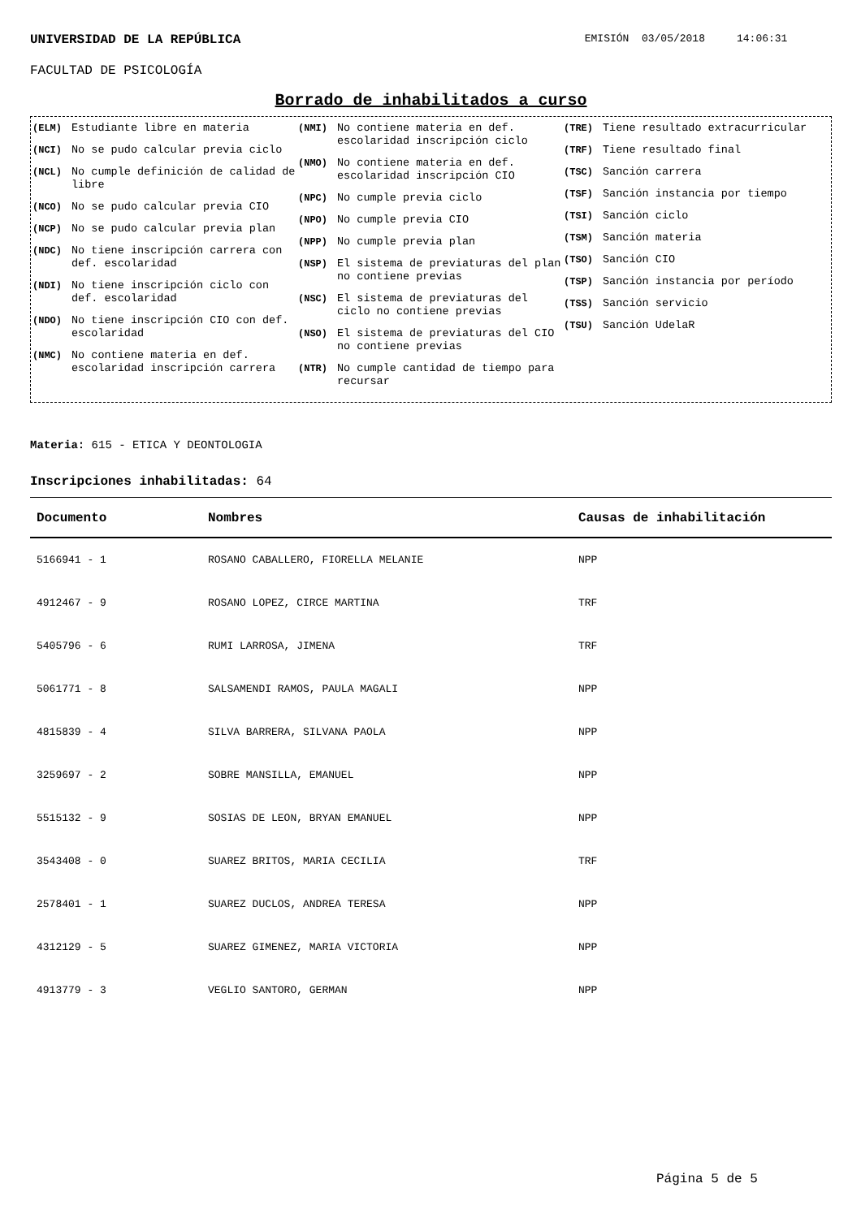UNIVERSIDAD DE LA REPÚBLICA EMISIÓN 03/05/2018 14:06:31
FACULTAD DE PSICOLOGÍA
Borrado de inhabilitados a curso
(ELM) Estudiante libre en materia
(NCI) No se pudo calcular previa ciclo
(NCL) No cumple definición de calidad de libre
(NCO) No se pudo calcular previa CIO
(NCP) No se pudo calcular previa plan
(NDC) No tiene inscripción carrera con def. escolaridad
(NDI) No tiene inscripción ciclo con def. escolaridad
(NDO) No tiene inscripción CIO con def. escolaridad
(NMC) No contiene materia en def. escolaridad inscripción carrera
(NMI) No contiene materia en def. escolaridad inscripción ciclo
(NMO) No contiene materia en def. escolaridad inscripción CIO
(NPC) No cumple previa ciclo
(NPO) No cumple previa CIO
(NPP) No cumple previa plan
(NSP) El sistema de previaturas del plan no contiene previas
(NSC) El sistema de previaturas del ciclo no contiene previas
(NSO) El sistema de previaturas del CIO no contiene previas
(NTR) No cumple cantidad de tiempo para recursar
(TRE) Tiene resultado extracurricular
(TRF) Tiene resultado final
(TSC) Sanción carrera
(TSF) Sanción instancia por tiempo
(TSI) Sanción ciclo
(TSM) Sanción materia
(TSO) Sanción CIO
(TSP) Sanción instancia por período
(TSS) Sanción servicio
(TSU) Sanción UdelaR
Materia: 615 - ETICA Y DEONTOLOGIA
Inscripciones inhabilitadas: 64
| Documento | Nombres | Causas de inhabilitación |
| --- | --- | --- |
| 5166941 - 1 | ROSANO CABALLERO, FIORELLA MELANIE | NPP |
| 4912467 - 9 | ROSANO LOPEZ, CIRCE MARTINA | TRF |
| 5405796 - 6 | RUMI LARROSA, JIMENA | TRF |
| 5061771 - 8 | SALSAMENDI RAMOS, PAULA MAGALI | NPP |
| 4815839 - 4 | SILVA BARRERA, SILVANA PAOLA | NPP |
| 3259697 - 2 | SOBRE MANSILLA, EMANUEL | NPP |
| 5515132 - 9 | SOSIAS DE LEON, BRYAN EMANUEL | NPP |
| 3543408 - 0 | SUAREZ BRITOS, MARIA CECILIA | TRF |
| 2578401 - 1 | SUAREZ DUCLOS, ANDREA TERESA | NPP |
| 4312129 - 5 | SUAREZ GIMENEZ, MARIA VICTORIA | NPP |
| 4913779 - 3 | VEGLIO SANTORO, GERMAN | NPP |
Página 5 de 5